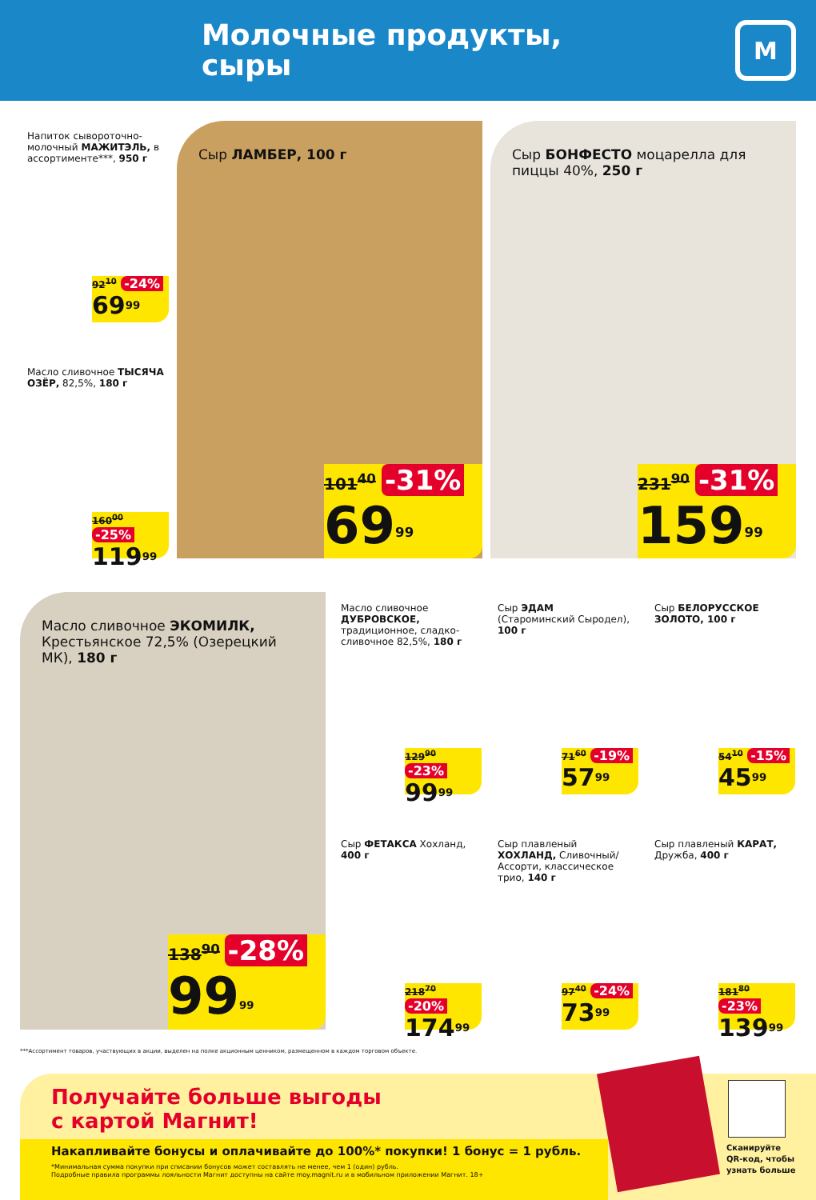Молочные продукты,
сыры
М
Напиток сывороточно-молочный МАЖИТЭЛЬ, в ассортименте***, 950 г
92<sup>10</sup> -24%
69<sup>99</sup>
Масло сливочное ТЫСЯЧА ОЗЁР, 82,5%, 180 г
160<sup>00</sup> -25%
119<sup>99</sup>
Сыр ЛАМБЕР, 100 г
101<sup>40</sup> -31%
69<sup>99</sup>
Сыр БОНФЕСТО моцарелла для пиццы 40%, 250 г
231<sup>90</sup> -31%
159<sup>99</sup>
Масло сливочное ЭКОМИЛК, Крестьянское 72,5% (Озерецкий МК), 180 г
138<sup>90</sup> -28%
99<sup>99</sup>
Масло сливочное ДУБРОВСКОЕ, традиционное, сладко-сливочное 82,5%, 180 г
129<sup>90</sup> -23%
99<sup>99</sup>
Сыр ЭДАМ (Староминский Сыродел), 100 г
71<sup>60</sup> -19%
57<sup>99</sup>
Сыр БЕЛОРУССКОЕ ЗОЛОТО, 100 г
54<sup>10</sup> -15%
45<sup>99</sup>
Сыр ФЕТАКСА Хохланд, 400 г
218<sup>70</sup> -20%
174<sup>99</sup>
Сыр плавленый ХОХЛАНД, Сливочный/ Ассорти, классическое трио, 140 г
97<sup>40</sup> -24%
73<sup>99</sup>
Сыр плавленый КАРАТ, Дружба, 400 г
181<sup>80</sup> -23%
139<sup>99</sup>
***Ассортимент товаров, участвующих в акции, выделен на полке акционным ценником, размещенном в каждом торговом объекте.
Получайте больше выгоды
с картой Магнит!
Накапливайте бонусы и оплачивайте до 100%* покупки! 1 бонус = 1 рубль.
*Минимальная сумма покупки при списании бонусов может составлять не менее, чем 1 (один) рубль.
Подробные правила программы лояльности Магнит доступны на сайте moy.magnit.ru и в мобильном приложении Магнит. 18+
Сканируйте
QR-код, чтобы
узнать больше